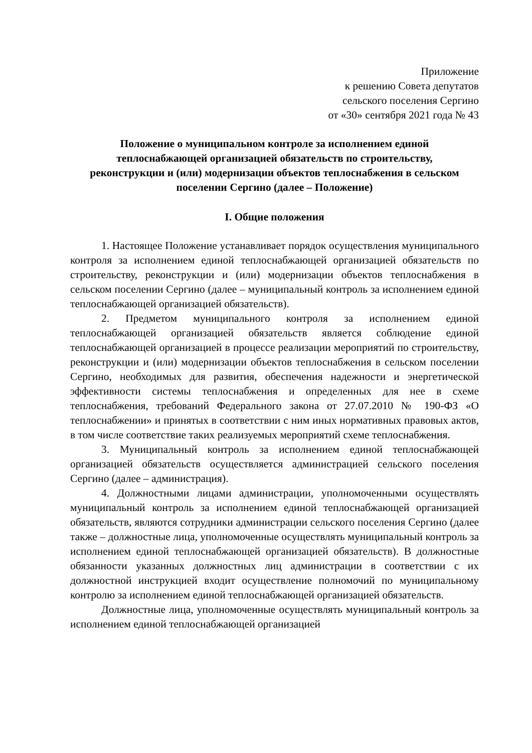Приложение
к решению Совета депутатов
сельского поселения Сергино
от «30» сентября 2021 года № 43
Положение о муниципальном контроле за исполнением единой теплоснабжающей организацией обязательств по строительству, реконструкции и (или) модернизации объектов теплоснабжения в сельском поселении Сергино (далее – Положение)
I. Общие положения
1. Настоящее Положение устанавливает порядок осуществления муниципального контроля за исполнением единой теплоснабжающей организацией обязательств по строительству, реконструкции и (или) модернизации объектов теплоснабжения в сельском поселении Сергино (далее – муниципальный контроль за исполнением единой теплоснабжающей организацией обязательств).
2. Предметом муниципального контроля за исполнением единой теплоснабжающей организацией обязательств является соблюдение единой теплоснабжающей организацией в процессе реализации мероприятий по строительству, реконструкции и (или) модернизации объектов теплоснабжения в сельском поселении Сергино, необходимых для развития, обеспечения надежности и энергетической эффективности системы теплоснабжения и определенных для нее в схеме теплоснабжения, требований Федерального закона от 27.07.2010 № 190-ФЗ «О теплоснабжении» и принятых в соответствии с ним иных нормативных правовых актов, в том числе соответствие таких реализуемых мероприятий схеме теплоснабжения.
3. Муниципальный контроль за исполнением единой теплоснабжающей организацией обязательств осуществляется администрацией сельского поселения Сергино (далее – администрация).
4. Должностными лицами администрации, уполномоченными осуществлять муниципальный контроль за исполнением единой теплоснабжающей организацией обязательств, являются сотрудники администрации сельского поселения Сергино (далее также – должностные лица, уполномоченные осуществлять муниципальный контроль за исполнением единой теплоснабжающей организацией обязательств). В должностные обязанности указанных должностных лиц администрации в соответствии с их должностной инструкцией входит осуществление полномочий по муниципальному контролю за исполнением единой теплоснабжающей организацией обязательств.
Должностные лица, уполномоченные осуществлять муниципальный контроль за исполнением единой теплоснабжающей организацией